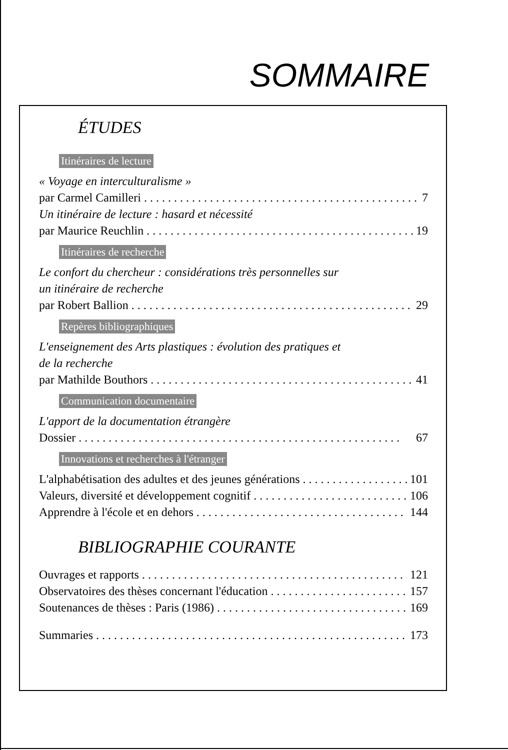SOMMAIRE
ÉTUDES
Itinéraires de lecture
« Voyage en interculturalisme »
par Carmel Camilleri 7
Un itinéraire de lecture : hasard et nécessité
par Maurice Reuchlin 19
Itinéraires de recherche
Le confort du chercheur : considérations très personnelles sur
un itinéraire de recherche
par Robert Ballion 29
Repères bibliographiques
L'enseignement des Arts plastiques : évolution des pratiques et
de la recherche
par Mathilde Bouthors 41
Communication documentaire
L'apport de la documentation étrangère
Dossier 67
Innovations et recherches à l'étranger
L'alphabétisation des adultes et des jeunes générations 101
Valeurs, diversité et développement cognitif 106
Apprendre à l'école et en dehors 144
BIBLIOGRAPHIE COURANTE
Ouvrages et rapports 121
Observatoires des thèses concernant l'éducation 157
Soutenances de thèses : Paris (1986) 169
Summaries 173